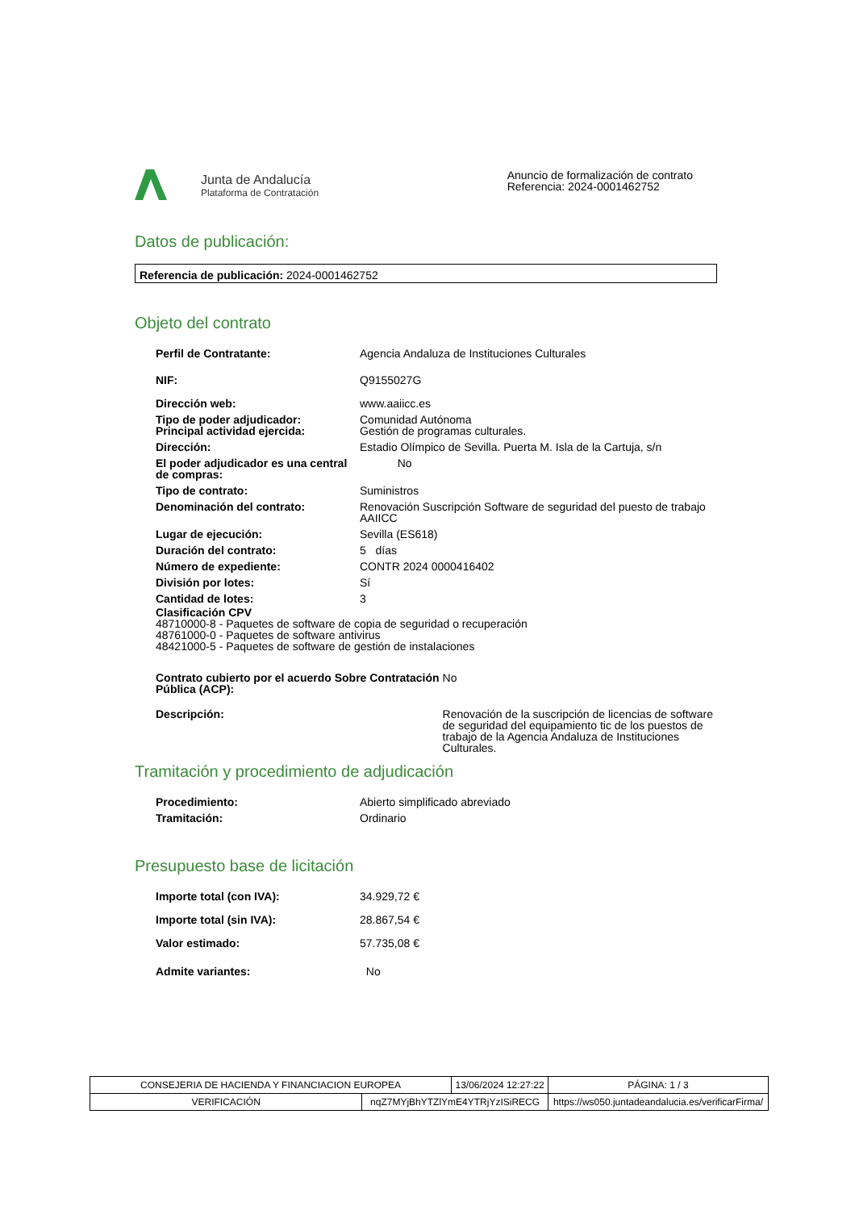Junta de Andalucía
Plataforma de Contratación
Anuncio de formalización de contrato
Referencia: 2024-0001462752
Datos de publicación:
Referencia de publicación: 2024-0001462752
Objeto del contrato
| Perfil de Contratante: | Agencia Andaluza de Instituciones Culturales |
| NIF: | Q9155027G |
| Dirección web: | www.aaiicc.es |
| Tipo de poder adjudicador: Principal actividad ejercida: | Comunidad Autónoma Gestión de programas culturales. |
| Dirección: | Estadio Olímpico de Sevilla. Puerta M. Isla de la Cartuja, s/n |
| El poder adjudicador es una central de compras: | No |
| Tipo de contrato: | Suministros |
| Denominación del contrato: | Renovación Suscripción Software de seguridad del puesto de trabajo AAIICC |
| Lugar de ejecución: | Sevilla (ES618) |
| Duración del contrato: | 5 días |
| Número de expediente: | CONTR 2024 0000416402 |
| División por lotes: | Sí |
| Cantidad de lotes: | 3 |
Clasificación CPV
48710000-8 - Paquetes de software de copia de seguridad o recuperación
48761000-0 - Paquetes de software antivirus
48421000-5 - Paquetes de software de gestión de instalaciones
| Contrato cubierto por el acuerdo Sobre Contratación Pública (ACP): | No |
| Descripción: | Renovación de la suscripción de licencias de software de seguridad del equipamiento tic de los puestos de trabajo de la Agencia Andaluza de Instituciones Culturales. |
Tramitación y procedimiento de adjudicación
| Procedimiento: | Abierto simplificado abreviado |
| Tramitación: | Ordinario |
Presupuesto base de licitación
| Importe total (con IVA): | 34.929,72 € |
| Importe total (sin IVA): | 28.867,54 € |
| Valor estimado: | 57.735,08 € |
| Admite variantes: | No |
| CONSEJERIA DE HACIENDA Y FINANCIACION EUROPEA | | 13/06/2024 12:27:22 | | PÁGINA: 1 / 3 |
| VERIFICACIÓN | nqZ7MYjBhYTZlYmE4YTRjYzISiRECG | | https://ws050.juntadeandalucia.es/verificarFirma/ | |